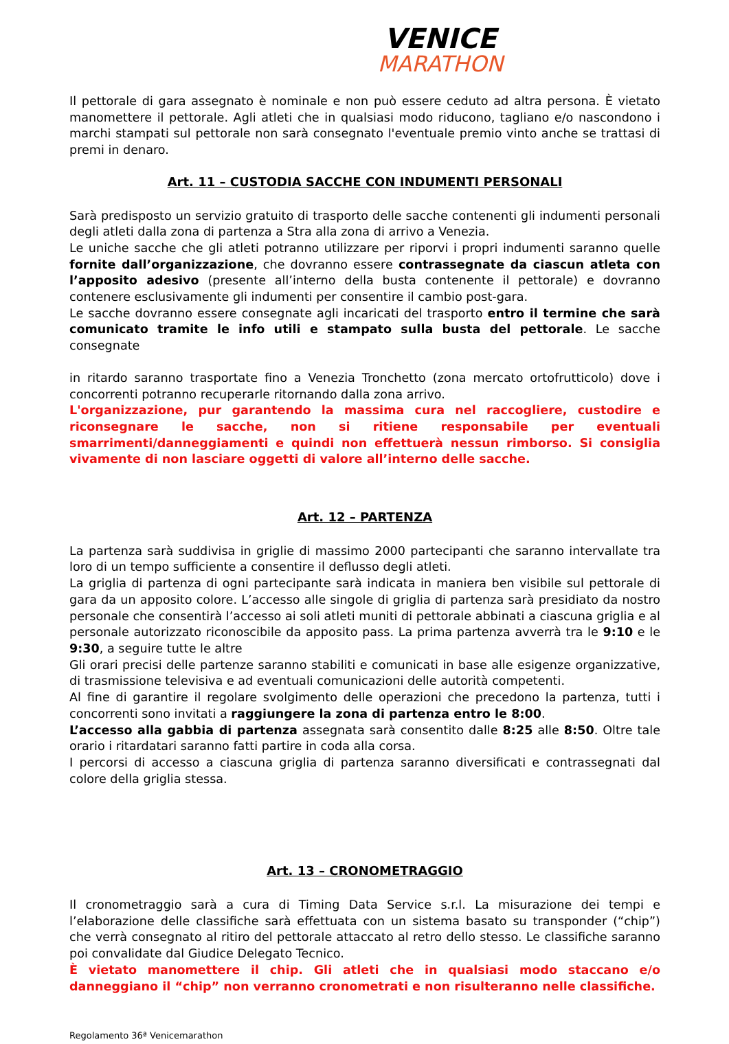VENICE
MARATHON
Il pettorale di gara assegnato è nominale e non può essere ceduto ad altra persona. È vietato manomettere il pettorale. Agli atleti che in qualsiasi modo riducono, tagliano e/o nascondono i marchi stampati sul pettorale non sarà consegnato l'eventuale premio vinto anche se trattasi di premi in denaro.
Art. 11 – CUSTODIA SACCHE CON INDUMENTI PERSONALI
Sarà predisposto un servizio gratuito di trasporto delle sacche contenenti gli indumenti personali degli atleti dalla zona di partenza a Stra alla zona di arrivo a Venezia.
Le uniche sacche che gli atleti potranno utilizzare per riporvi i propri indumenti saranno quelle fornite dall’organizzazione, che dovranno essere contrassegnate da ciascun atleta con l’apposito adesivo (presente all’interno della busta contenente il pettorale) e dovranno contenere esclusivamente gli indumenti per consentire il cambio post-gara.
Le sacche dovranno essere consegnate agli incaricati del trasporto entro il termine che sarà comunicato tramite le info utili e stampato sulla busta del pettorale. Le sacche consegnate
in ritardo saranno trasportate fino a Venezia Tronchetto (zona mercato ortofrutticolo) dove i concorrenti potranno recuperarle ritornando dalla zona arrivo.
L'organizzazione, pur garantendo la massima cura nel raccogliere, custodire e riconsegnare le sacche, non si ritiene responsabile per eventuali smarrimenti/danneggiamenti e quindi non effettuerà nessun rimborso. Si consiglia vivamente di non lasciare oggetti di valore all’interno delle sacche.
Art. 12 – PARTENZA
La partenza sarà suddivisa in griglie di massimo 2000 partecipanti che saranno intervallate tra loro di un tempo sufficiente a consentire il deflusso degli atleti.
La griglia di partenza di ogni partecipante sarà indicata in maniera ben visibile sul pettorale di gara da un apposito colore. L’accesso alle singole di griglia di partenza sarà presidiato da nostro personale che consentirà l’accesso ai soli atleti muniti di pettorale abbinati a ciascuna griglia e al personale autorizzato riconoscibile da apposito pass. La prima partenza avverrà tra le 9:10 e le 9:30, a seguire tutte le altre
Gli orari precisi delle partenze saranno stabiliti e comunicati in base alle esigenze organizzative, di trasmissione televisiva e ad eventuali comunicazioni delle autorità competenti.
Al fine di garantire il regolare svolgimento delle operazioni che precedono la partenza, tutti i concorrenti sono invitati a raggiungere la zona di partenza entro le 8:00.
L’accesso alla gabbia di partenza assegnata sarà consentito dalle 8:25 alle 8:50. Oltre tale orario i ritardatari saranno fatti partire in coda alla corsa.
I percorsi di accesso a ciascuna griglia di partenza saranno diversificati e contrassegnati dal colore della griglia stessa.
Art. 13 – CRONOMETRAGGIO
Il cronometraggio sarà a cura di Timing Data Service s.r.l. La misurazione dei tempi e l’elaborazione delle classifiche sarà effettuata con un sistema basato su transponder (“chip”) che verrà consegnato al ritiro del pettorale attaccato al retro dello stesso. Le classifiche saranno poi convalidate dal Giudice Delegato Tecnico.
È vietato manomettere il chip. Gli atleti che in qualsiasi modo staccano e/o danneggiano il “chip” non verranno cronometrati e non risulteranno nelle classifiche.
Regolamento 36ª Venicemarathon